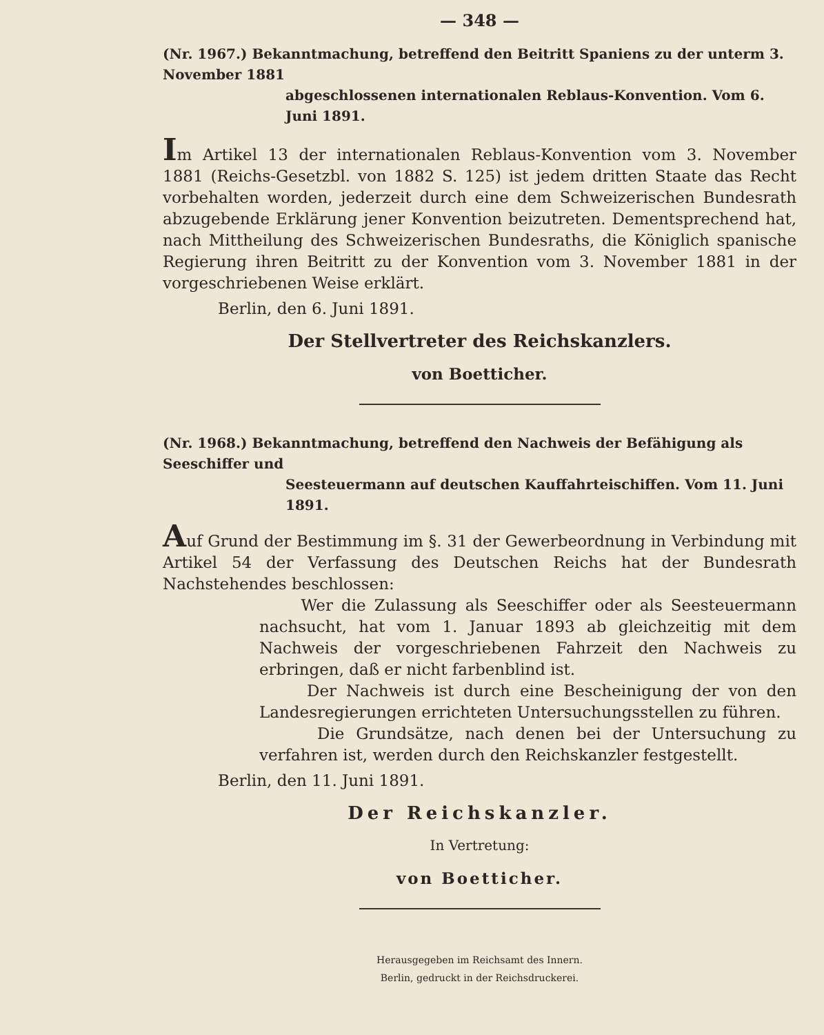— 348 —
(Nr. 1967.) Bekanntmachung, betreffend den Beitritt Spaniens zu der unterm 3. November 1881
abgeschlossenen internationalen Reblaus-Konvention. Vom 6. Juni 1891.
Im Artikel 13 der internationalen Reblaus-Konvention vom 3. November 1881 (Reichs-Gesetzbl. von 1882 S. 125) ist jedem dritten Staate das Recht vorbehalten worden, jederzeit durch eine dem Schweizerischen Bundesrath abzugebende Erklärung jener Konvention beizutreten. Dementsprechend hat, nach Mittheilung des Schweizerischen Bundesraths, die Königlich spanische Regierung ihren Beitritt zu der Konvention vom 3. November 1881 in der vorgeschriebenen Weise erklärt.
Berlin, den 6. Juni 1891.
Der Stellvertreter des Reichskanzlers.
von Boetticher.
(Nr. 1968.) Bekanntmachung, betreffend den Nachweis der Befähigung als Seeschiffer und
Seesteuermann auf deutschen Kauffahrteischiffen. Vom 11. Juni 1891.
Auf Grund der Bestimmung im §. 31 der Gewerbeordnung in Verbindung mit Artikel 54 der Verfassung des Deutschen Reichs hat der Bundesrath Nachstehendes beschlossen:
Wer die Zulassung als Seeschiffer oder als Seesteuermann nachsucht, hat vom 1. Januar 1893 ab gleichzeitig mit dem Nachweis der vorgeschriebenen Fahrzeit den Nachweis zu erbringen, daß er nicht farbenblind ist.
Der Nachweis ist durch eine Bescheinigung der von den Landesregierungen errichteten Untersuchungsstellen zu führen.
Die Grundsätze, nach denen bei der Untersuchung zu verfahren ist, werden durch den Reichskanzler festgestellt.
Berlin, den 11. Juni 1891.
Der Reichskanzler.
In Vertretung:
von Boetticher.
Herausgegeben im Reichsamt des Innern.
Berlin, gedruckt in der Reichsdruckerei.